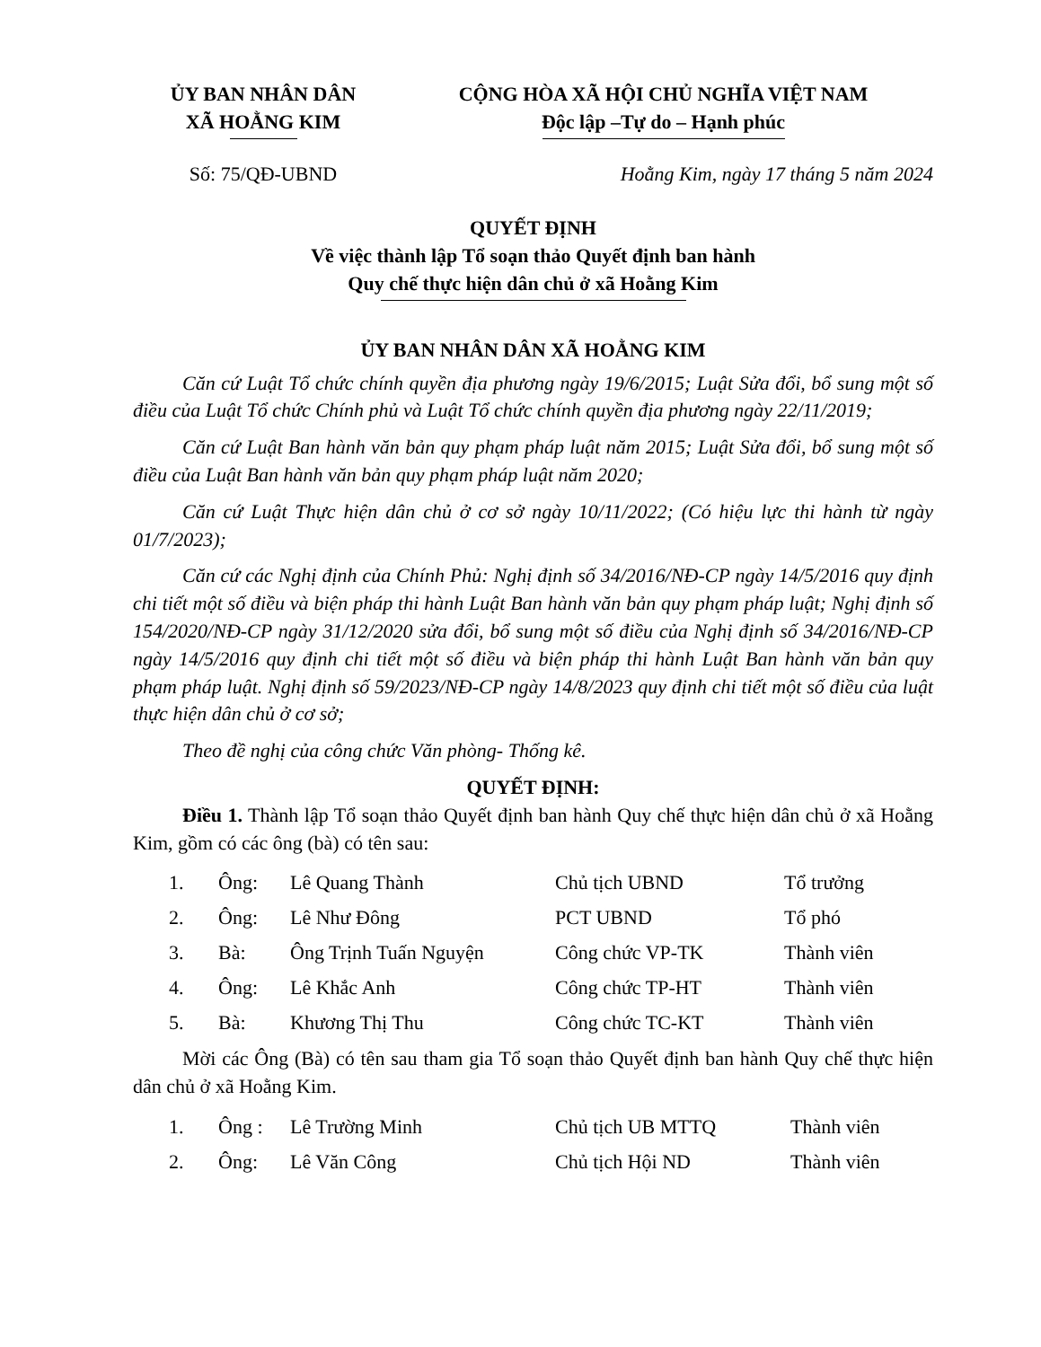ỦY BAN NHÂN DÂN
XÃ HOẰNG KIM
CỘNG HÒA XÃ HỘI CHỦ NGHĨA VIỆT NAM
Độc lập –Tự do – Hạnh phúc
Số: 75/QĐ-UBND Hoằng Kim, ngày 17 tháng 5 năm 2024
QUYẾT ĐỊNH
Về việc thành lập Tổ soạn thảo Quyết định ban hành
Quy chế thực hiện dân chủ ở xã Hoằng Kim
ỦY BAN NHÂN DÂN XÃ HOẰNG KIM
Căn cứ Luật Tổ chức chính quyền địa phương ngày 19/6/2015; Luật Sửa đổi, bổ sung một số điều của Luật Tổ chức Chính phủ và Luật Tổ chức chính quyền địa phương ngày 22/11/2019;
Căn cứ Luật Ban hành văn bản quy phạm pháp luật năm 2015; Luật Sửa đổi, bổ sung một số điều của Luật Ban hành văn bản quy phạm pháp luật năm 2020;
Căn cứ Luật Thực hiện dân chủ ở cơ sở ngày 10/11/2022; (Có hiệu lực thi hành từ ngày 01/7/2023);
Căn cứ các Nghị định của Chính Phủ: Nghị định số 34/2016/NĐ-CP ngày 14/5/2016 quy định chi tiết một số điều và biện pháp thi hành Luật Ban hành văn bản quy phạm pháp luật; Nghị định số 154/2020/NĐ-CP ngày 31/12/2020 sửa đổi, bổ sung một số điều của Nghị định số 34/2016/NĐ-CP ngày 14/5/2016 quy định chi tiết một số điều và biện pháp thi hành Luật Ban hành văn bản quy phạm pháp luật. Nghị định số 59/2023/NĐ-CP ngày 14/8/2023 quy định chi tiết một số điều của luật thực hiện dân chủ ở cơ sở;
Theo đề nghị của công chức Văn phòng- Thống kê.
QUYẾT ĐỊNH:
Điều 1. Thành lập Tổ soạn thảo Quyết định ban hành Quy chế thực hiện dân chủ ở xã Hoằng Kim, gồm có các ông (bà) có tên sau:
| 1. | Ông: | Lê Quang Thành | Chủ tịch UBND | Tổ trưởng |
| 2. | Ông: | Lê Như Đông | PCT UBND | Tổ phó |
| 3. | Bà: | Ông Trịnh Tuấn Nguyện | Công chức VP-TK | Thành viên |
| 4. | Ông: | Lê Khắc Anh | Công chức TP-HT | Thành viên |
| 5. | Bà: | Khương Thị Thu | Công chức TC-KT | Thành viên |
Mời các Ông (Bà) có tên sau tham gia Tổ soạn thảo Quyết định ban hành Quy chế thực hiện dân chủ ở xã Hoằng Kim.
| 1. | Ông : | Lê Trường Minh | Chủ tịch UB MTTQ | Thành viên |
| 2. | Ông: | Lê Văn Công | Chủ tịch Hội ND | Thành viên |